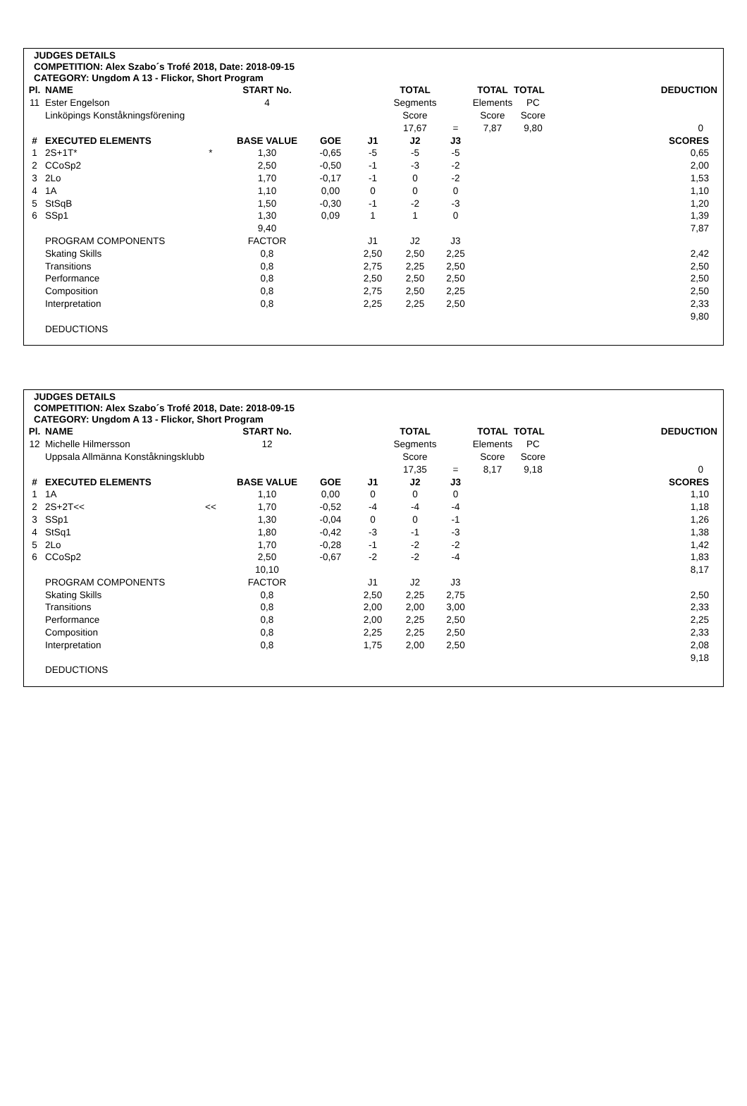JUDGES DETAILS
COMPETITION: Alex Szabo´s Trofé 2018, Date: 2018-09-15
CATEGORY: Ungdom A 13 - Flickor, Short Program
| Pl. | NAME | | START No. | | | TOTAL | | TOTAL | TOTAL | | DEDUCTION |
| --- | --- | --- | --- | --- | --- | --- | --- | --- | --- | --- | --- |
| 11 | Ester Engelson | | 4 | | | Segments | | Elements | PC | | |
| | Linköpings Konståkningsförening | | | | | Score | | Score | Score | | |
| | | | | | | 17,67 | = | 7,87 | 9,80 | | 0 |
| # | EXECUTED ELEMENTS | | BASE VALUE | GOE | J1 | J2 | J3 | | | | SCORES |
| 1 | 2S+1T* | * | 1,30 | -0,65 | -5 | -5 | -5 | | | | 0,65 |
| 2 | CCoSp2 | | 2,50 | -0,50 | -1 | -3 | -2 | | | | 2,00 |
| 3 | 2Lo | | 1,70 | -0,17 | -1 | 0 | -2 | | | | 1,53 |
| 4 | 1A | | 1,10 | 0,00 | 0 | 0 | 0 | | | | 1,10 |
| 5 | StSqB | | 1,50 | -0,30 | -1 | -2 | -3 | | | | 1,20 |
| 6 | SSp1 | | 1,30 | 0,09 | 1 | 1 | 0 | | | | 1,39 |
| | | | 9,40 | | | | | | | | 7,87 |
| | PROGRAM COMPONENTS | | FACTOR | | J1 | J2 | J3 | | | | |
| | Skating Skills | | 0,8 | | 2,50 | 2,50 | 2,25 | | | | 2,42 |
| | Transitions | | 0,8 | | 2,75 | 2,25 | 2,50 | | | | 2,50 |
| | Performance | | 0,8 | | 2,50 | 2,50 | 2,50 | | | | 2,50 |
| | Composition | | 0,8 | | 2,75 | 2,50 | 2,25 | | | | 2,50 |
| | Interpretation | | 0,8 | | 2,25 | 2,25 | 2,50 | | | | 2,33 |
| | | | | | | | | | | | 9,80 |
| | DEDUCTIONS | | | | | | | | | | |
JUDGES DETAILS
COMPETITION: Alex Szabo´s Trofé 2018, Date: 2018-09-15
CATEGORY: Ungdom A 13 - Flickor, Short Program
| Pl. | NAME | | START No. | | | TOTAL | | TOTAL | TOTAL | | DEDUCTION |
| --- | --- | --- | --- | --- | --- | --- | --- | --- | --- | --- | --- |
| 12 | Michelle Hilmersson | | 12 | | | Segments | | Elements | PC | | |
| | Uppsala Allmänna Konståkningsklubb | | | | | Score | | Score | Score | | |
| | | | | | | 17,35 | = | 8,17 | 9,18 | | 0 |
| # | EXECUTED ELEMENTS | | BASE VALUE | GOE | J1 | J2 | J3 | | | | SCORES |
| 1 | 1A | | 1,10 | 0,00 | 0 | 0 | 0 | | | | 1,10 |
| 2 | 2S+2T<< | << | 1,70 | -0,52 | -4 | -4 | -4 | | | | 1,18 |
| 3 | SSp1 | | 1,30 | -0,04 | 0 | 0 | -1 | | | | 1,26 |
| 4 | StSq1 | | 1,80 | -0,42 | -3 | -1 | -3 | | | | 1,38 |
| 5 | 2Lo | | 1,70 | -0,28 | -1 | -2 | -2 | | | | 1,42 |
| 6 | CCoSp2 | | 2,50 | -0,67 | -2 | -2 | -4 | | | | 1,83 |
| | | | 10,10 | | | | | | | | 8,17 |
| | PROGRAM COMPONENTS | | FACTOR | | J1 | J2 | J3 | | | | |
| | Skating Skills | | 0,8 | | 2,50 | 2,25 | 2,75 | | | | 2,50 |
| | Transitions | | 0,8 | | 2,00 | 2,00 | 3,00 | | | | 2,33 |
| | Performance | | 0,8 | | 2,00 | 2,25 | 2,50 | | | | 2,25 |
| | Composition | | 0,8 | | 2,25 | 2,25 | 2,50 | | | | 2,33 |
| | Interpretation | | 0,8 | | 1,75 | 2,00 | 2,50 | | | | 2,08 |
| | | | | | | | | | | | 9,18 |
| | DEDUCTIONS | | | | | | | | | | |